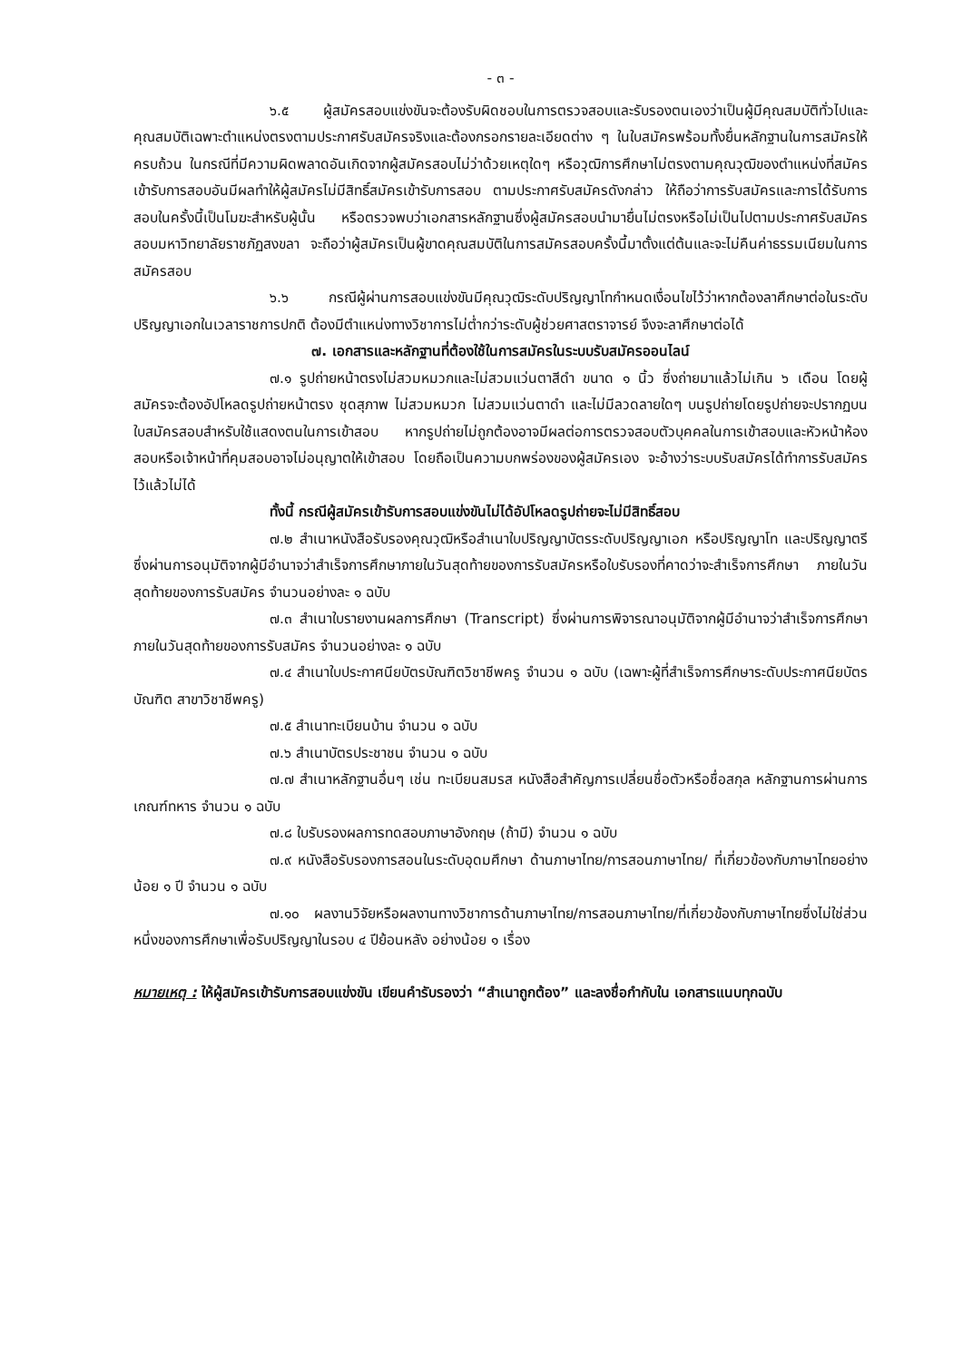- ๓ -
๖.๕ ผู้สมัครสอบแข่งขันจะต้องรับผิดชอบในการตรวจสอบและรับรองตนเองว่าเป็นผู้มีคุณสมบัติทั่วไปและคุณสมบัติเฉพาะตำแหน่งตรงตามประกาศรับสมัครจริงและต้องกรอกรายละเอียดต่าง ๆ ในใบสมัครพร้อมทั้งยื่นหลักฐานในการสมัครให้ครบถ้วน ในกรณีที่มีความผิดพลาดอันเกิดจากผู้สมัครสอบไม่ว่าด้วยเหตุใดๆ หรือวุฒิการศึกษาไม่ตรงตามคุณวุฒิของตำแหน่งที่สมัครเข้ารับการสอบอันมีผลทำให้ผู้สมัครไม่มีสิทธิ์สมัครเข้ารับการสอบ ตามประกาศรับสมัครดังกล่าว ให้ถือว่าการรับสมัครและการได้รับการสอบในครั้งนี้เป็นโมฆะสำหรับผู้นั้น หรือตรวจพบว่าเอกสารหลักฐานซึ่งผู้สมัครสอบนำมายื่นไม่ตรงหรือไม่เป็นไปตามประกาศรับสมัครสอบมหาวิทยาลัยราชภัฏสงขลา จะถือว่าผู้สมัครเป็นผู้ขาดคุณสมบัติในการสมัครสอบครั้งนี้มาตั้งแต่ต้นและจะไม่คืนค่าธรรมเนียมในการสมัครสอบ
๖.๖ กรณีผู้ผ่านการสอบแข่งขันมีคุณวุฒิระดับปริญญาโทกำหนดเงื่อนไขไว้ว่าหากต้องลาศึกษาต่อในระดับปริญญาเอกในเวลาราชการปกติ ต้องมีตำแหน่งทางวิชาการไม่ต่ำกว่าระดับผู้ช่วยศาสตราจารย์ จึงจะลาศึกษาต่อได้
๗. เอกสารและหลักฐานที่ต้องใช้ในการสมัครในระบบรับสมัครออนไลน์
๗.๑ รูปถ่ายหน้าตรงไม่สวมหมวกและไม่สวมแว่นตาสีดำ ขนาด ๑ นิ้ว ซึ่งถ่ายมาแล้วไม่เกิน ๖ เดือน โดยผู้สมัครจะต้องอัปโหลดรูปถ่ายหน้าตรง ชุดสุภาพ ไม่สวมหมวก ไม่สวมแว่นตาดำ และไม่มีลวดลายใดๆ บนรูปถ่ายโดยรูปถ่ายจะปรากฏบนใบสมัครสอบสำหรับใช้แสดงตนในการเข้าสอบ หากรูปถ่ายไม่ถูกต้องอาจมีผลต่อการตรวจสอบตัวบุคคลในการเข้าสอบและหัวหน้าห้องสอบหรือเจ้าหน้าที่คุมสอบอาจไม่อนุญาตให้เข้าสอบ โดยถือเป็นความบกพร่องของผู้สมัครเอง จะอ้างว่าระบบรับสมัครได้ทำการรับสมัครไว้แล้วไม่ได้
ทั้งนี้ กรณีผู้สมัครเข้ารับการสอบแข่งขันไม่ได้อัปโหลดรูปถ่ายจะไม่มีสิทธิ์สอบ
๗.๒ สำเนาหนังสือรับรองคุณวุฒิหรือสำเนาใบปริญญาบัตรระดับปริญญาเอก หรือปริญญาโท และปริญญาตรี ซึ่งผ่านการอนุมัติจากผู้มีอำนาจว่าสำเร็จการศึกษาภายในวันสุดท้ายของการรับสมัครหรือใบรับรองที่คาดว่าจะสำเร็จการศึกษา ภายในวันสุดท้ายของการรับสมัคร จำนวนอย่างละ ๑ ฉบับ
๗.๓ สำเนาใบรายงานผลการศึกษา (Transcript) ซึ่งผ่านการพิจารณาอนุมัติจากผู้มีอำนาจว่าสำเร็จการศึกษาภายในวันสุดท้ายของการรับสมัคร จำนวนอย่างละ ๑ ฉบับ
๗.๔ สำเนาใบประกาศนียบัตรบัณฑิตวิชาชีพครู จำนวน ๑ ฉบับ (เฉพาะผู้ที่สำเร็จการศึกษาระดับประกาศนียบัตรบัณฑิต สาขาวิชาชีพครู)
๗.๕ สำเนาทะเบียนบ้าน จำนวน ๑ ฉบับ
๗.๖ สำเนาบัตรประชาชน จำนวน ๑ ฉบับ
๗.๗ สำเนาหลักฐานอื่นๆ เช่น ทะเบียนสมรส หนังสือสำคัญการเปลี่ยนชื่อตัวหรือชื่อสกุล หลักฐานการผ่านการเกณฑ์ทหาร จำนวน ๑ ฉบับ
๗.๘ ใบรับรองผลการทดสอบภาษาอังกฤษ (ถ้ามี) จำนวน ๑ ฉบับ
๗.๙ หนังสือรับรองการสอนในระดับอุดมศึกษา ด้านภาษาไทย/การสอนภาษาไทย/ ที่เกี่ยวข้องกับภาษาไทยอย่างน้อย ๑ ปี จำนวน ๑ ฉบับ
๗.๑๐ ผลงานวิจัยหรือผลงานทางวิชาการด้านภาษาไทย/การสอนภาษาไทย/ที่เกี่ยวข้องกับภาษาไทยซึ่งไม่ใช่ส่วนหนึ่งของการศึกษาเพื่อรับปริญญาในรอบ ๔ ปีย้อนหลัง อย่างน้อย ๑ เรื่อง
หมายเหตุ : ให้ผู้สมัครเข้ารับการสอบแข่งขัน เขียนคำรับรองว่า “สำเนาถูกต้อง” และลงชื่อกำกับใน เอกสารแนบทุกฉบับ